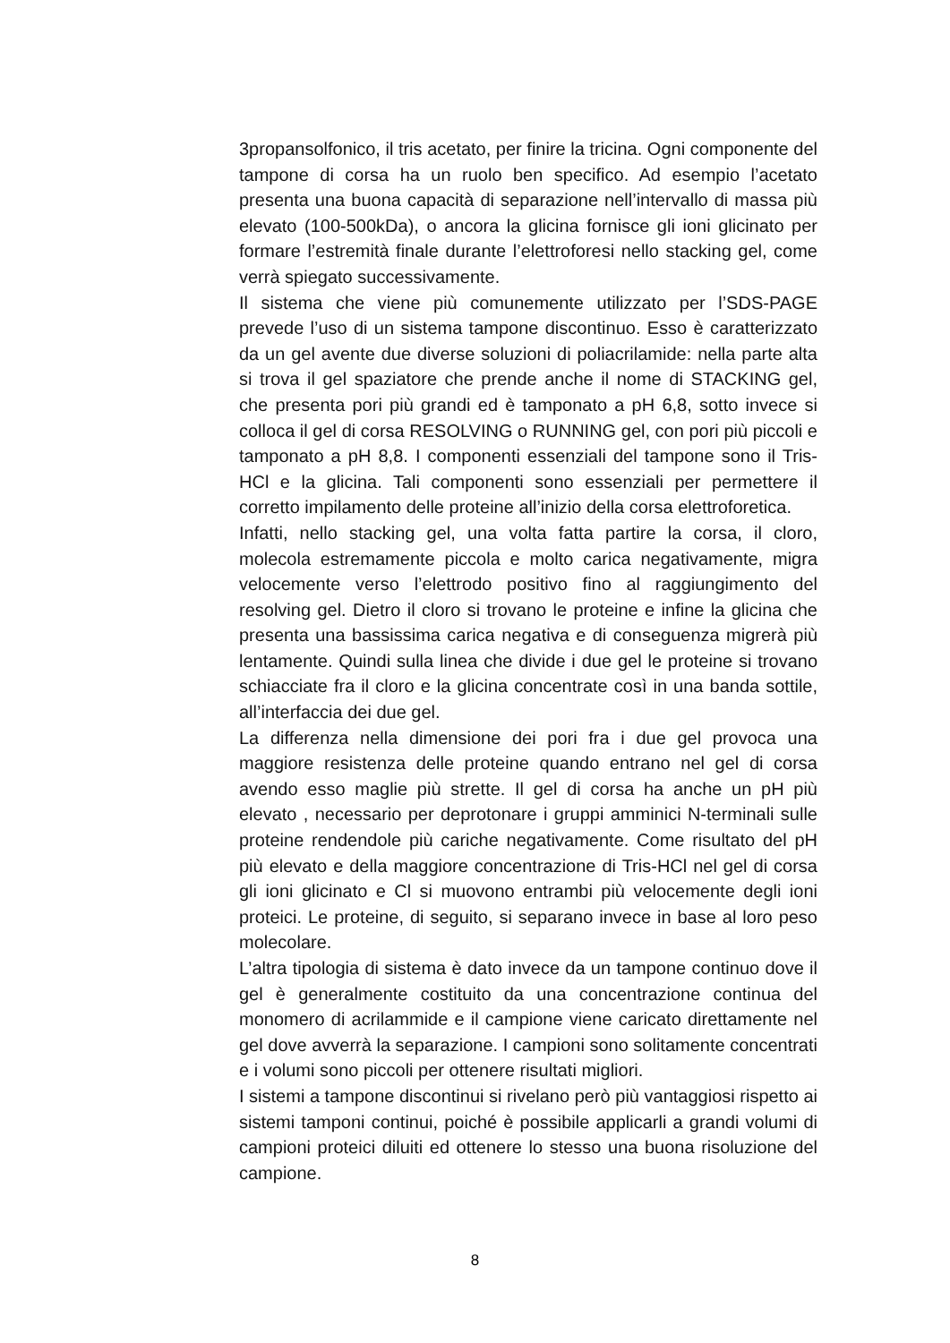3propansolfonico, il tris acetato, per finire la tricina. Ogni componente del tampone di corsa ha un ruolo ben specifico. Ad esempio l’acetato presenta una buona capacità di separazione nell’intervallo di massa più elevato (100-500kDa), o ancora la glicina fornisce gli ioni glicinato per formare l’estremità finale durante l’elettroforesi nello stacking gel, come verrà spiegato successivamente.
Il sistema che viene più comunemente utilizzato per l’SDS-PAGE prevede l’uso di un sistema tampone discontinuo. Esso è caratterizzato da un gel avente due diverse soluzioni di poliacrilamide: nella parte alta si trova il gel spaziatore che prende anche il nome di STACKING gel, che presenta pori più grandi ed è tamponato a pH 6,8, sotto invece si colloca il gel di corsa RESOLVING o RUNNING gel, con pori più piccoli e tamponato a pH 8,8. I componenti essenziali del tampone sono il Tris-HCl e la glicina. Tali componenti sono essenziali per permettere il corretto impilamento delle proteine all’inizio della corsa elettroforetica.
Infatti, nello stacking gel, una volta fatta partire la corsa, il cloro, molecola estremamente piccola e molto carica negativamente, migra velocemente verso l’elettrodo positivo fino al raggiungimento del resolving gel. Dietro il cloro si trovano le proteine e infine la glicina che presenta una bassissima carica negativa e di conseguenza migrerà più lentamente. Quindi sulla linea che divide i due gel le proteine si trovano schiacciate fra il cloro e la glicina concentrate così in una banda sottile, all’interfaccia dei due gel.
La differenza nella dimensione dei pori fra i due gel provoca una maggiore resistenza delle proteine quando entrano nel gel di corsa avendo esso maglie più strette. Il gel di corsa ha anche un pH più elevato , necessario per deprotonare i gruppi amminici N-terminali sulle proteine rendendole più cariche negativamente. Come risultato del pH più elevato e della maggiore concentrazione di Tris-HCl nel gel di corsa gli ioni glicinato e Cl si muovono entrambi più velocemente degli ioni proteici. Le proteine, di seguito, si separano invece in base al loro peso molecolare.
L’altra tipologia di sistema è dato invece da un tampone continuo dove il gel è generalmente costituito da una concentrazione continua del monomero di acrilammide e il campione viene caricato direttamente nel gel dove avverrà la separazione. I campioni sono solitamente concentrati e i volumi sono piccoli per ottenere risultati migliori.
I sistemi a tampone discontinui si rivelano però più vantaggiosi rispetto ai sistemi tamponi continui, poiché è possibile applicarli a grandi volumi di campioni proteici diluiti ed ottenere lo stesso una buona risoluzione del campione.
8